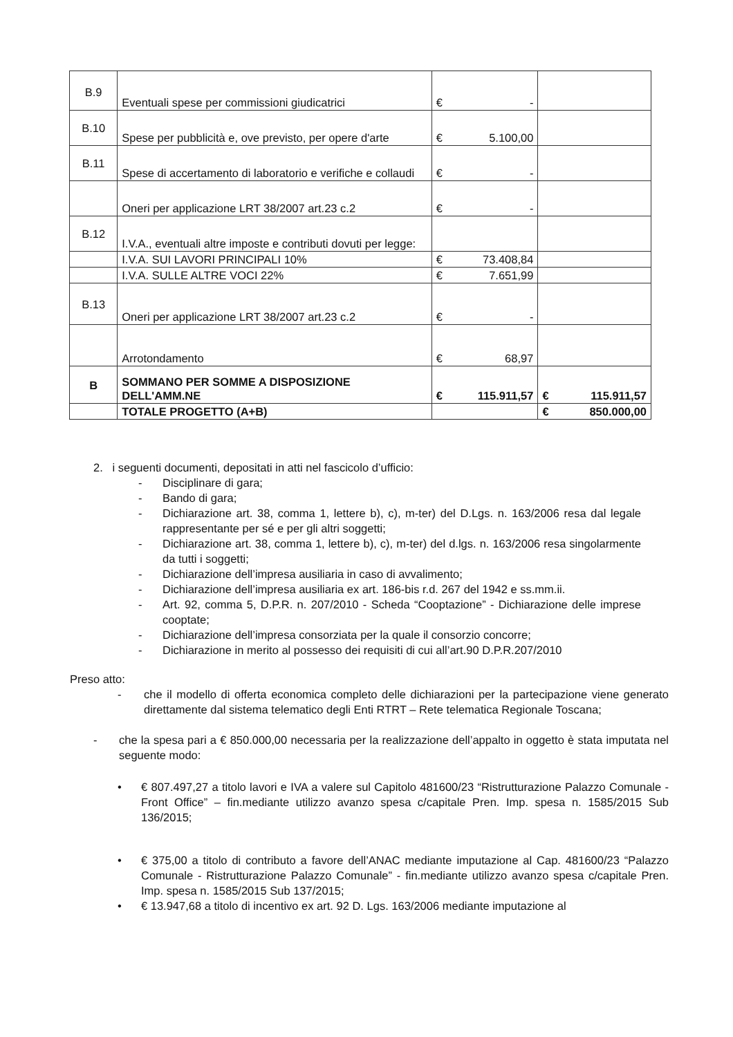| B.9 | Eventuali spese per commissioni giudicatrici | € - | |
| B.10 | Spese per pubblicità e, ove previsto, per opere d'arte | € 5.100,00 | |
| B.11 | Spese di accertamento di laboratorio e verifiche e collaudi | € - | |
| | Oneri per applicazione LRT 38/2007 art.23 c.2 | € - | |
| B.12 | I.V.A., eventuali altre imposte e contributi dovuti per legge: | | |
| | I.V.A. SUI LAVORI PRINCIPALI 10% | € 73.408,84 | |
| | I.V.A. SULLE ALTRE VOCI 22% | € 7.651,99 | |
| B.13 | Oneri per applicazione LRT 38/2007 art.23 c.2 | € - | |
| | Arrotondamento | € 68,97 | |
| B | SOMMANO PER SOMME A DISPOSIZIONE DELL'AMM.NE | € 115.911,57 | € 115.911,57 |
| | TOTALE PROGETTO (A+B) | | € 850.000,00 |
2. i seguenti documenti, depositati in atti nel fascicolo d’ufficio:
- Disciplinare di gara;
- Bando di gara;
- Dichiarazione art. 38, comma 1, lettere b), c), m-ter) del D.Lgs. n. 163/2006 resa dal legale rappresentante per sé e per gli altri soggetti;
- Dichiarazione art. 38, comma 1, lettere b), c), m-ter) del d.lgs. n. 163/2006 resa singolarmente da tutti i soggetti;
- Dichiarazione dell’impresa ausiliaria in caso di avvalimento;
- Dichiarazione dell’impresa ausiliaria ex art. 186-bis r.d. 267 del 1942 e ss.mm.ii.
- Art. 92, comma 5, D.P.R. n. 207/2010 - Scheda “Cooptazione” - Dichiarazione delle imprese cooptate;
- Dichiarazione dell’impresa consorziata per la quale il consorzio concorre;
- Dichiarazione in merito al possesso dei requisiti di cui all’art.90 D.P.R.207/2010
Preso atto:
- che il modello di offerta economica completo delle dichiarazioni per la partecipazione viene generato direttamente dal sistema telematico degli Enti RTRT – Rete telematica Regionale Toscana;
- che la spesa pari a € 850.000,00 necessaria per la realizzazione dell’appalto in oggetto è stata imputata nel seguente modo:
• € 807.497,27 a titolo lavori e IVA a valere sul Capitolo 481600/23 “Ristrutturazione Palazzo Comunale - Front Office” – fin.mediante utilizzo avanzo spesa c/capitale Pren. Imp. spesa n. 1585/2015 Sub 136/2015;
• € 375,00 a titolo di contributo a favore dell’ANAC mediante imputazione al Cap. 481600/23 “Palazzo Comunale - Ristrutturazione Palazzo Comunale” - fin.mediante utilizzo avanzo spesa c/capitale Pren. Imp. spesa n. 1585/2015 Sub 137/2015;
• € 13.947,68 a titolo di incentivo ex art. 92 D. Lgs. 163/2006 mediante imputazione al